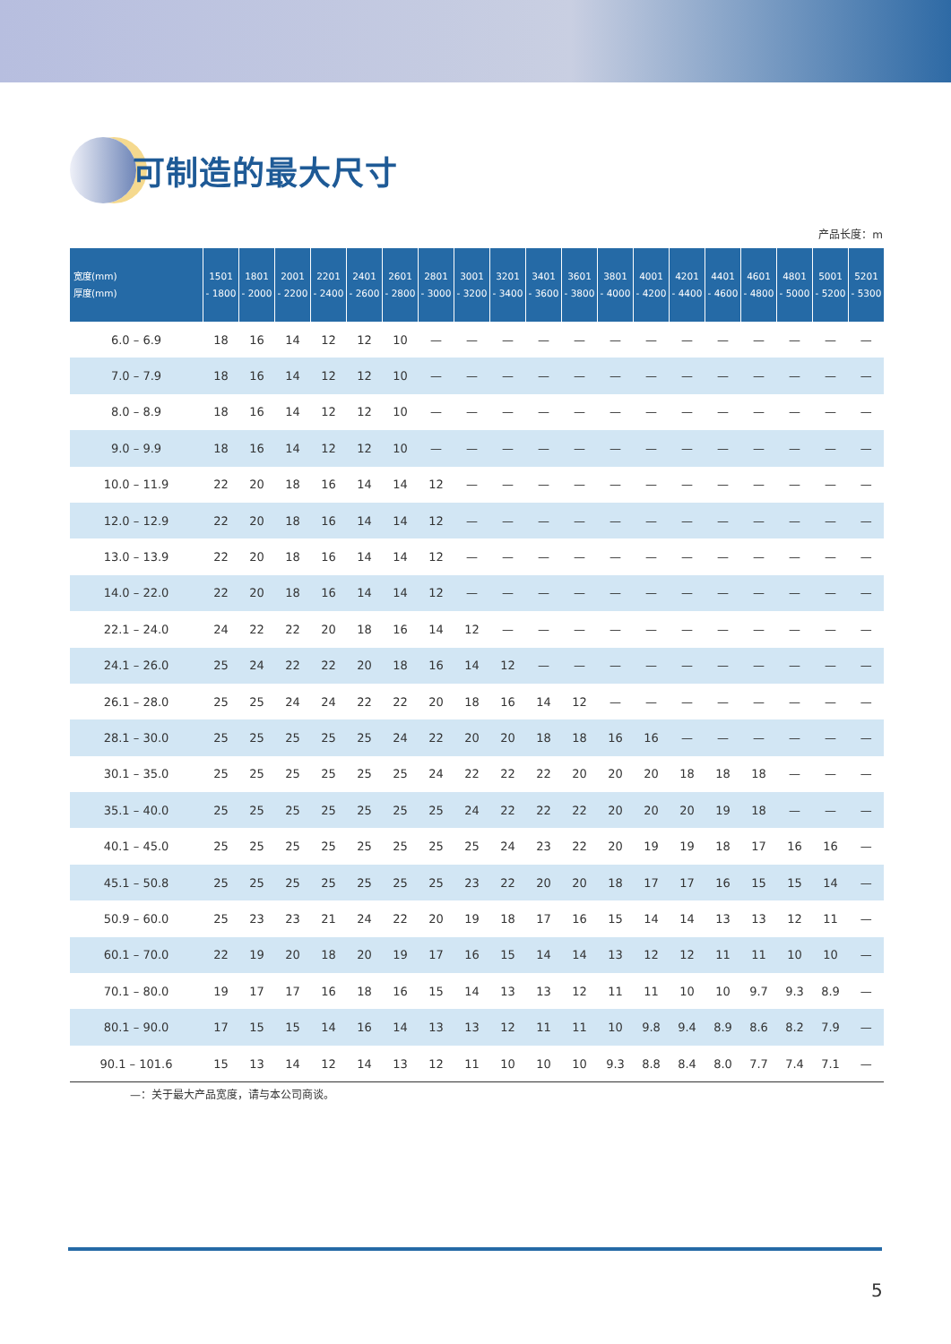可制造的最大尺寸
产品长度：m
| 宽度(mm) 厚度(mm) | 1501 - 1800 | 1801 - 2000 | 2001 - 2200 | 2201 - 2400 | 2401 - 2600 | 2601 - 2800 | 2801 - 3000 | 3001 - 3200 | 3201 - 3400 | 3401 - 3600 | 3601 - 3800 | 3801 - 4000 | 4001 - 4200 | 4201 - 4400 | 4401 - 4600 | 4601 - 4800 | 4801 - 5000 | 5001 - 5200 | 5201 - 5300 |
| --- | --- | --- | --- | --- | --- | --- | --- | --- | --- | --- | --- | --- | --- | --- | --- | --- | --- | --- | --- |
| 6.0 – 6.9 | 18 | 16 | 14 | 12 | 12 | 10 | — | — | — | — | — | — | — | — | — | — | — | — | — |
| 7.0 – 7.9 | 18 | 16 | 14 | 12 | 12 | 10 | — | — | — | — | — | — | — | — | — | — | — | — | — |
| 8.0 – 8.9 | 18 | 16 | 14 | 12 | 12 | 10 | — | — | — | — | — | — | — | — | — | — | — | — | — |
| 9.0 – 9.9 | 18 | 16 | 14 | 12 | 12 | 10 | — | — | — | — | — | — | — | — | — | — | — | — | — |
| 10.0 – 11.9 | 22 | 20 | 18 | 16 | 14 | 14 | 12 | — | — | — | — | — | — | — | — | — | — | — | — |
| 12.0 – 12.9 | 22 | 20 | 18 | 16 | 14 | 14 | 12 | — | — | — | — | — | — | — | — | — | — | — | — |
| 13.0 – 13.9 | 22 | 20 | 18 | 16 | 14 | 14 | 12 | — | — | — | — | — | — | — | — | — | — | — | — |
| 14.0 – 22.0 | 22 | 20 | 18 | 16 | 14 | 14 | 12 | — | — | — | — | — | — | — | — | — | — | — | — |
| 22.1 – 24.0 | 24 | 22 | 22 | 20 | 18 | 16 | 14 | 12 | — | — | — | — | — | — | — | — | — | — | — |
| 24.1 – 26.0 | 25 | 24 | 22 | 22 | 20 | 18 | 16 | 14 | 12 | — | — | — | — | — | — | — | — | — | — |
| 26.1 – 28.0 | 25 | 25 | 24 | 24 | 22 | 22 | 20 | 18 | 16 | 14 | 12 | — | — | — | — | — | — | — | — |
| 28.1 – 30.0 | 25 | 25 | 25 | 25 | 25 | 24 | 22 | 20 | 20 | 18 | 18 | 16 | 16 | — | — | — | — | — | — |
| 30.1 – 35.0 | 25 | 25 | 25 | 25 | 25 | 25 | 24 | 22 | 22 | 22 | 20 | 20 | 20 | 18 | 18 | 18 | — | — | — |
| 35.1 – 40.0 | 25 | 25 | 25 | 25 | 25 | 25 | 25 | 24 | 22 | 22 | 22 | 20 | 20 | 20 | 19 | 18 | — | — | — |
| 40.1 – 45.0 | 25 | 25 | 25 | 25 | 25 | 25 | 25 | 25 | 24 | 23 | 22 | 20 | 19 | 19 | 18 | 17 | 16 | 16 | — |
| 45.1 – 50.8 | 25 | 25 | 25 | 25 | 25 | 25 | 25 | 23 | 22 | 20 | 20 | 18 | 17 | 17 | 16 | 15 | 15 | 14 | — |
| 50.9 – 60.0 | 25 | 23 | 23 | 21 | 24 | 22 | 20 | 19 | 18 | 17 | 16 | 15 | 14 | 14 | 13 | 13 | 12 | 11 | — |
| 60.1 – 70.0 | 22 | 19 | 20 | 18 | 20 | 19 | 17 | 16 | 15 | 14 | 14 | 13 | 12 | 12 | 11 | 11 | 10 | 10 | — |
| 70.1 – 80.0 | 19 | 17 | 17 | 16 | 18 | 16 | 15 | 14 | 13 | 13 | 12 | 11 | 11 | 10 | 10 | 9.7 | 9.3 | 8.9 | — |
| 80.1 – 90.0 | 17 | 15 | 15 | 14 | 16 | 14 | 13 | 13 | 12 | 11 | 11 | 10 | 9.8 | 9.4 | 8.9 | 8.6 | 8.2 | 7.9 | — |
| 90.1 – 101.6 | 15 | 13 | 14 | 12 | 14 | 13 | 12 | 11 | 10 | 10 | 10 | 9.3 | 8.8 | 8.4 | 8.0 | 7.7 | 7.4 | 7.1 | — |
—：关于最大产品宽度，请与本公司商谈。
5